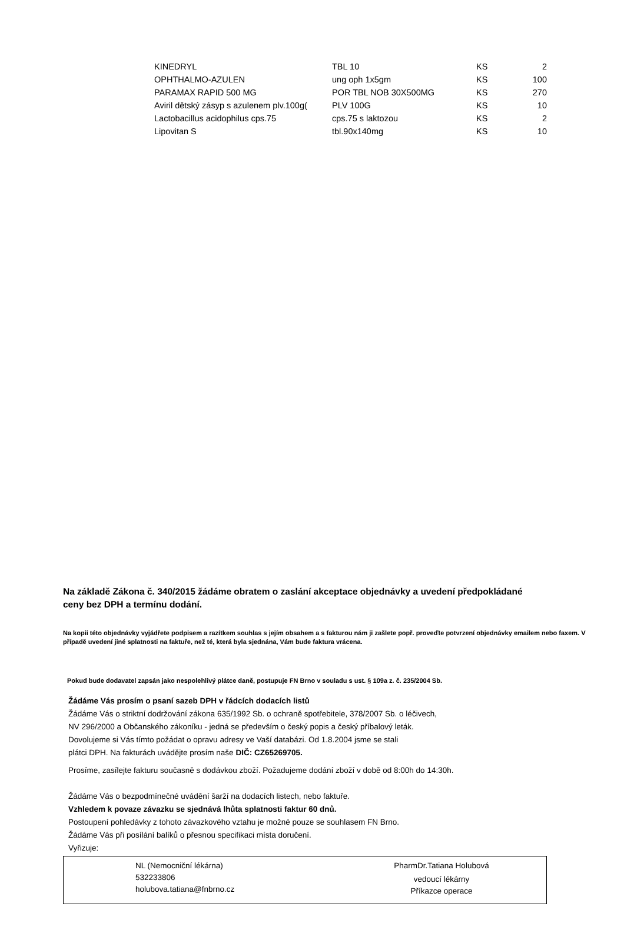| KINEDRYL | TBL 10 | KS | 2 |
| OPHTHALMO-AZULEN | ung oph 1x5gm | KS | 100 |
| PARAMAX RAPID 500 MG | POR TBL NOB 30X500MG | KS | 270 |
| Aviril dětský zásyp s azulenem plv.100g( | PLV 100G | KS | 10 |
| Lactobacillus acidophilus cps.75 | cps.75 s laktozou | KS | 2 |
| Lipovitan S | tbl.90x140mg | KS | 10 |
Na základě Zákona č. 340/2015 žádáme obratem o zaslání akceptace objednávky a uvedení předpokládané ceny bez DPH a termínu dodání.
Na kopii této objednávky vyjádřete podpisem a razítkem souhlas s jejím obsahem a s fakturou nám ji zašlete popř. proveďte potvrzení objednávky emailem nebo faxem. V případě uvedení jiné splatnosti na faktuře, než té, která byla sjednána, Vám bude faktura vrácena.
Pokud bude dodavatel zapsán jako nespolehlivý plátce daně, postupuje FN Brno v souladu s ust. § 109a z. č. 235/2004 Sb.
Žádáme Vás prosím o psaní sazeb DPH v řádcích dodacích listů
Žádáme Vás o striktní dodržování zákona 635/1992 Sb. o ochraně spotřebitele, 378/2007 Sb. o léčivech,
NV 296/2000 a Občanského zákoníku - jedná se především o český popis a český příbalový leták.
Dovolujeme si Vás tímto požádat o opravu adresy ve Vaší databázi. Od 1.8.2004 jsme se stali
plátci DPH. Na fakturách uvádějte prosím naše DIČ: CZ65269705.
Prosíme, zasílejte fakturu současně s dodávkou zboží. Požadujeme dodání zboží v době od 8:00h do 14:30h.
Žádáme Vás o bezpodmínečné uvádění šarží na dodacích listech, nebo faktuře.
Vzhledem k povaze závazku se sjednává lhůta splatnosti faktur 60 dnů.
Postoupení pohledávky z tohoto závazkového vztahu je možné pouze se souhlasem FN Brno.
Žádáme Vás při posílání balíků o přesnou specifikaci místa doručení.
Vyřizuje:
NL (Nemocniční lékárna)
532233806
holubova.tatiana@fnbrno.cz
PharmDr.Tatiana Holubová
vedoucí lékárny
Příkazce operace